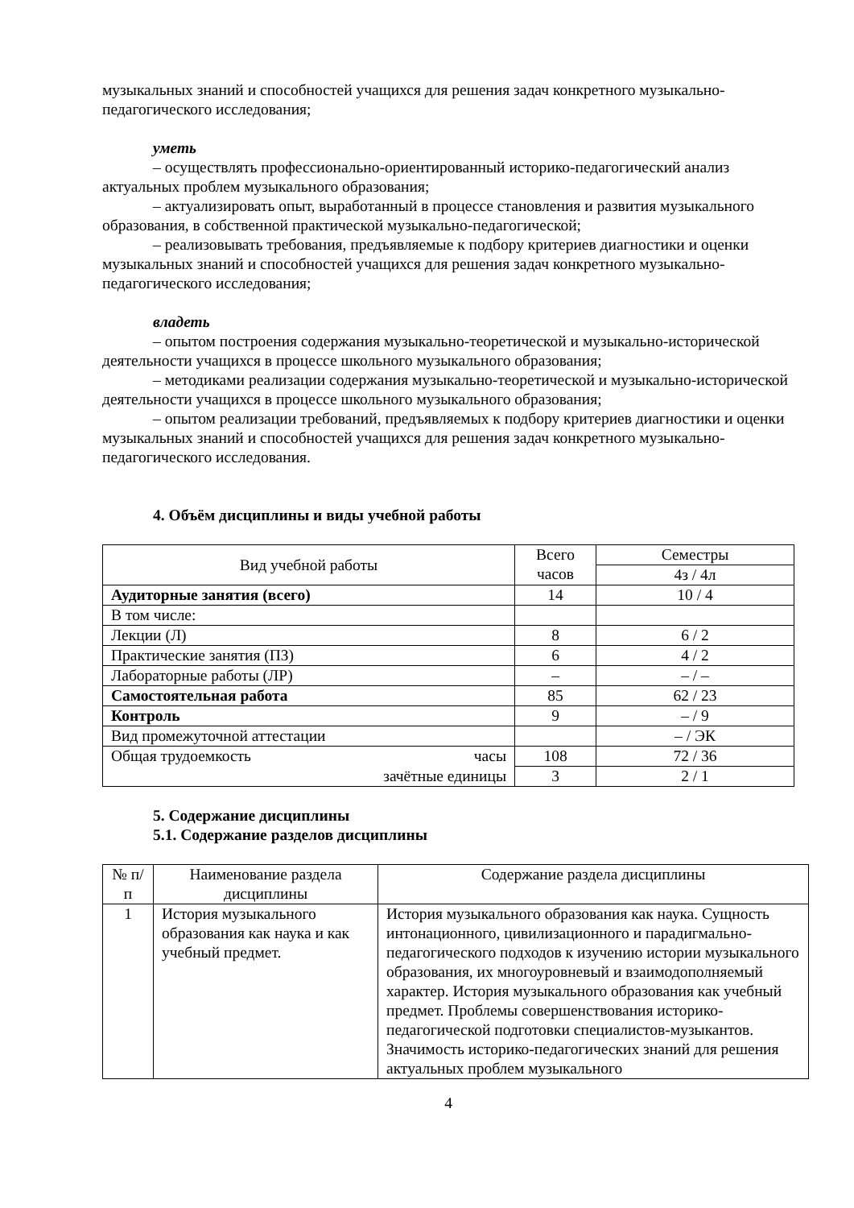музыкальных знаний и способностей учащихся для решения задач конкретного музыкально-педагогического исследования;
уметь
– осуществлять профессионально-ориентированный историко-педагогический анализ актуальных проблем музыкального образования;
– актуализировать опыт, выработанный в процессе становления и развития музыкального образования, в собственной практической музыкально-педагогической;
– реализовывать требования, предъявляемые к подбору критериев диагностики и оценки музыкальных знаний и способностей учащихся для решения задач конкретного музыкально-педагогического исследования;
владеть
– опытом построения содержания музыкально-теоретической и музыкально-исторической деятельности учащихся в процессе школьного музыкального образования;
– методиками реализации содержания музыкально-теоретической и музыкально-исторической деятельности учащихся в процессе школьного музыкального образования;
– опытом реализации требований, предъявляемых к подбору критериев диагностики и оценки музыкальных знаний и способностей учащихся для решения задач конкретного музыкально-педагогического исследования.
4. Объём дисциплины и виды учебной работы
| Вид учебной работы | Всего часов | Семестры |
| --- | --- | --- |
| | | 4з / 4л |
| Аудиторные занятия (всего) | 14 | 10 / 4 |
| В том числе: | | |
| Лекции (Л) | 8 | 6 / 2 |
| Практические занятия (ПЗ) | 6 | 4 / 2 |
| Лабораторные работы (ЛР) | – | – / – |
| Самостоятельная работа | 85 | 62 / 23 |
| Контроль | 9 | – / 9 |
| Вид промежуточной аттестации | | – / ЭК |
| Общая трудоемкость часы | 108 | 72 / 36 |
| зачётные единицы | 3 | 2 / 1 |
5. Содержание дисциплины
5.1. Содержание разделов дисциплины
| № п/п | Наименование раздела дисциплины | Содержание раздела дисциплины |
| --- | --- | --- |
| 1 | История музыкального образования как наука и как учебный предмет. | История музыкального образования как наука. Сущность интонационного, цивилизационного и парадигмально-педагогического подходов к изучению истории музыкального образования, их многоуровневый и взаимодополняемый характер. История музыкального образования как учебный предмет. Проблемы совершенствования историко-педагогической подготовки специалистов-музыкантов. Значимость историко-педагогических знаний для решения актуальных проблем музыкального |
4